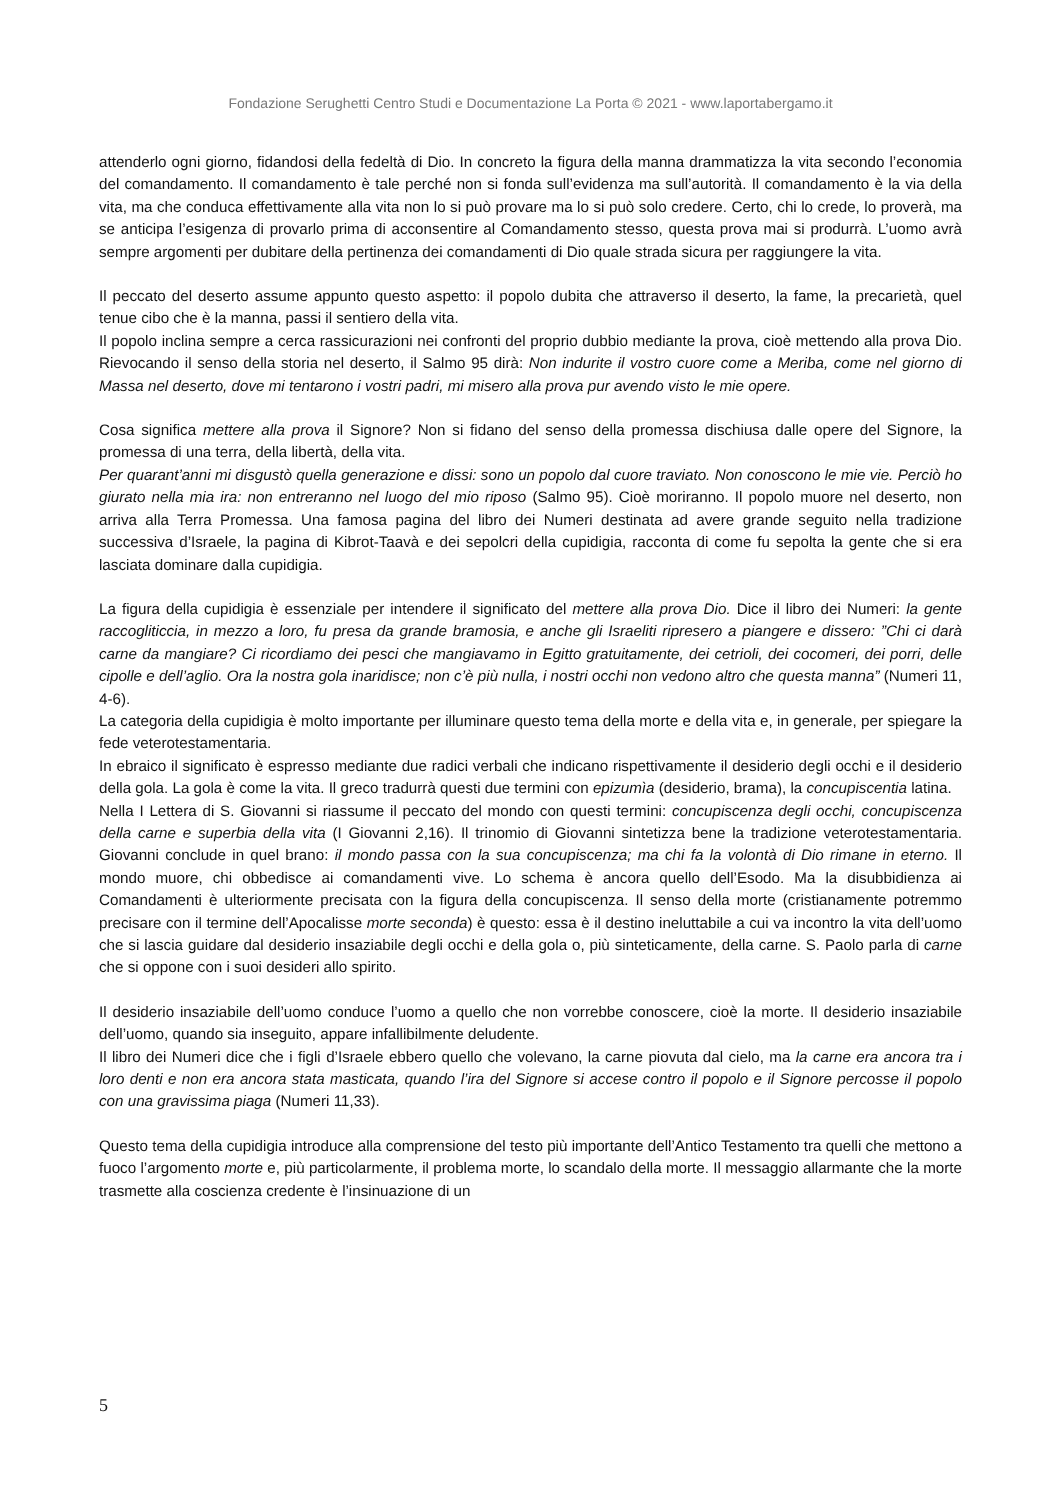Fondazione Serughetti Centro Studi e Documentazione La Porta © 2021 - www.laportabergamo.it
attenderlo ogni giorno, fidandosi della fedeltà di Dio. In concreto la figura della manna drammatizza la vita secondo l’economia del comandamento. Il comandamento è tale perché non si fonda sull’evidenza ma sull’autorità. Il comandamento è la via della vita, ma che conduca effettivamente alla vita non lo si può provare ma lo si può solo credere. Certo, chi lo crede, lo proverà, ma se anticipa l’esigenza di provarlo prima di acconsentire al Comandamento stesso, questa prova mai si produrrà. L’uomo avrà sempre argomenti per dubitare della pertinenza dei comandamenti di Dio quale strada sicura per raggiungere la vita.
Il peccato del deserto assume appunto questo aspetto: il popolo dubita che attraverso il deserto, la fame, la precarietà, quel tenue cibo che è la manna, passi il sentiero della vita.
Il popolo inclina sempre a cerca rassicurazioni nei confronti del proprio dubbio mediante la prova, cioè mettendo alla prova Dio. Rievocando il senso della storia nel deserto, il Salmo 95 dirà: Non indurite il vostro cuore come a Meriba, come nel giorno di Massa nel deserto, dove mi tentarono i vostri padri, mi misero alla prova pur avendo visto le mie opere.
Cosa significa mettere alla prova il Signore? Non si fidano del senso della promessa dischiusa dalle opere del Signore, la promessa di una terra, della libertà, della vita.
Per quarant’anni mi disgustò quella generazione e dissi: sono un popolo dal cuore traviato. Non conoscono le mie vie. Perciò ho giurato nella mia ira: non entreranno nel luogo del mio riposo (Salmo 95). Cioè moriranno. Il popolo muore nel deserto, non arriva alla Terra Promessa. Una famosa pagina del libro dei Numeri destinata ad avere grande seguito nella tradizione successiva d’Israele, la pagina di Kibrot-Taavà e dei sepolcri della cupidigia, racconta di come fu sepolta la gente che si era lasciata dominare dalla cupidigia.
La figura della cupidigia è essenziale per intendere il significato del mettere alla prova Dio. Dice il libro dei Numeri: la gente raccogliticcia, in mezzo a loro, fu presa da grande bramosia, e anche gli Israeliti ripresero a piangere e dissero: ”Chi ci darà carne da mangiare? Ci ricordiamo dei pesci che mangiavamo in Egitto gratuitamente, dei cetrioli, dei cocomeri, dei porri, delle cipolle e dell’aglio. Ora la nostra gola inaridisce; non c’è più nulla, i nostri occhi non vedono altro che questa manna” (Numeri 11, 4-6).
La categoria della cupidigia è molto importante per illuminare questo tema della morte e della vita e, in generale, per spiegare la fede veterotestamentaria.
In ebraico il significato è espresso mediante due radici verbali che indicano rispettivamente il desiderio degli occhi e il desiderio della gola. La gola è come la vita. Il greco tradurrà questi due termini con epizumìa (desiderio, brama), la concupiscentia latina.
Nella I Lettera di S. Giovanni si riassume il peccato del mondo con questi termini: concupiscenza degli occhi, concupiscenza della carne e superbia della vita (I Giovanni 2,16). Il trinomio di Giovanni sintetizza bene la tradizione veterotestamentaria. Giovanni conclude in quel brano: il mondo passa con la sua concupiscenza; ma chi fa la volontà di Dio rimane in eterno. Il mondo muore, chi obbedisce ai comandamenti vive. Lo schema è ancora quello dell’Esodo. Ma la disubbidienza ai Comandamenti è ulteriormente precisata con la figura della concupiscenza. Il senso della morte (cristianamente potremmo precisare con il termine dell’Apocalisse morte seconda) è questo: essa è il destino ineluttabile a cui va incontro la vita dell’uomo che si lascia guidare dal desiderio insaziabile degli occhi e della gola o, più sinteticamente, della carne. S. Paolo parla di carne che si oppone con i suoi desideri allo spirito.
Il desiderio insaziabile dell’uomo conduce l’uomo a quello che non vorrebbe conoscere, cioè la morte. Il desiderio insaziabile dell’uomo, quando sia inseguito, appare infallibilmente deludente.
Il libro dei Numeri dice che i figli d’Israele ebbero quello che volevano, la carne piovuta dal cielo, ma la carne era ancora tra i loro denti e non era ancora stata masticata, quando l’ira del Signore si accese contro il popolo e il Signore percosse il popolo con una gravissima piaga (Numeri 11,33).
Questo tema della cupidigia introduce alla comprensione del testo più importante dell’Antico Testamento tra quelli che mettono a fuoco l’argomento morte e, più particolarmente, il problema morte, lo scandalo della morte. Il messaggio allarmante che la morte trasmette alla coscienza credente è l’insinuazione di un
5